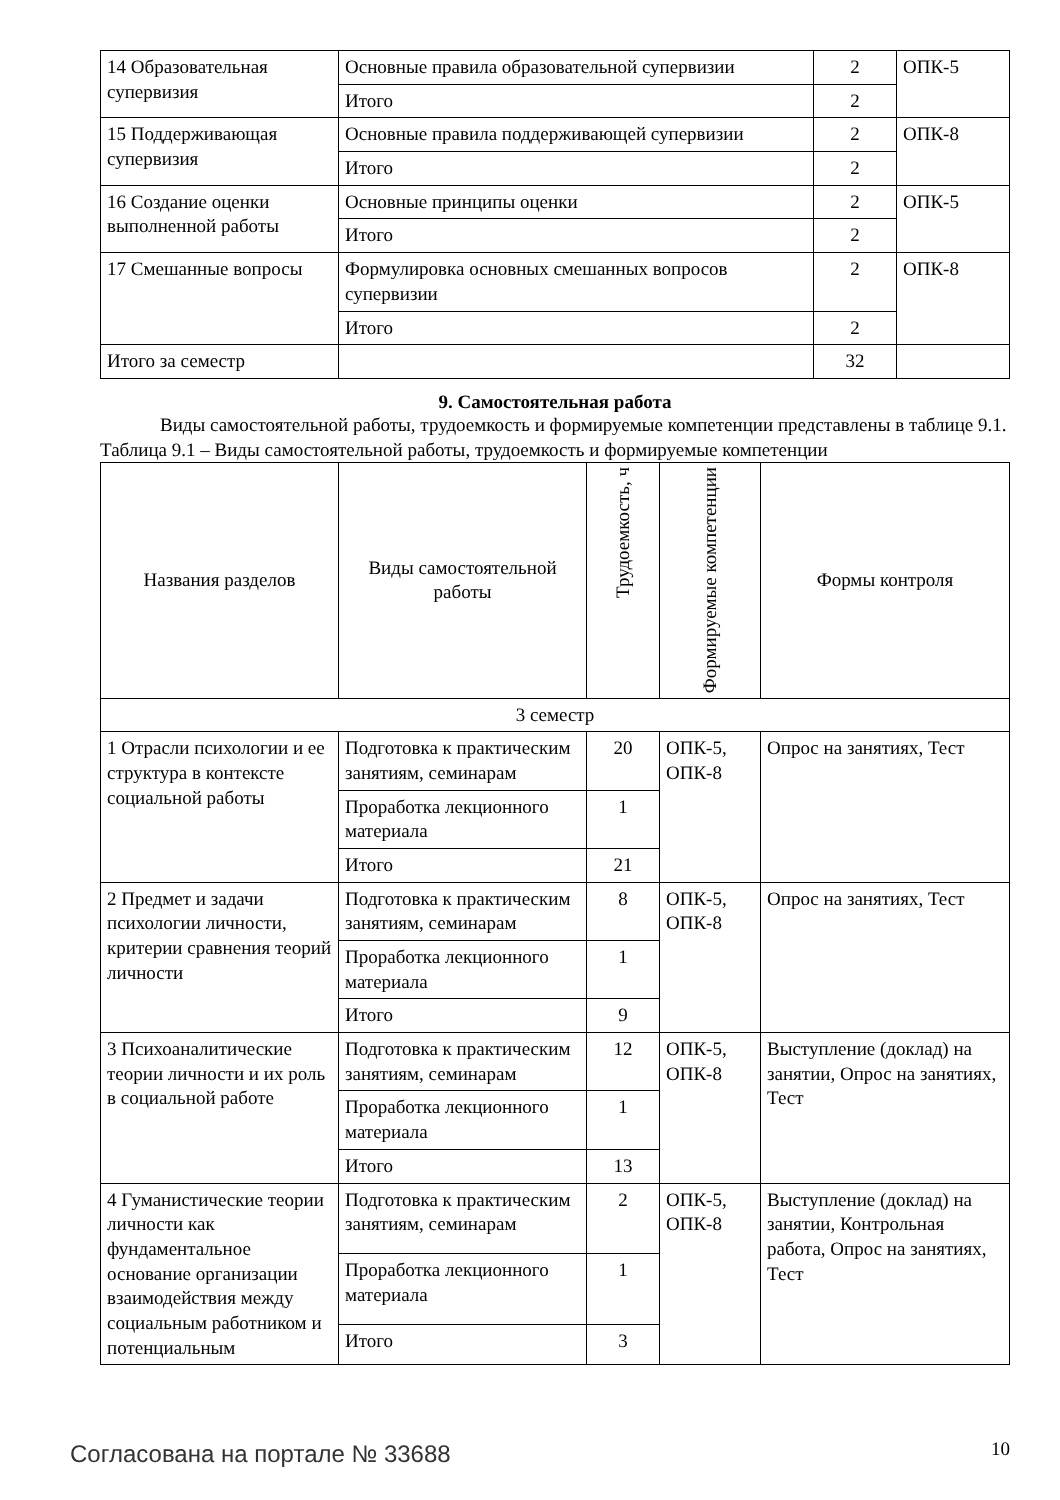| 14 Образовательная супервизия | Основные правила образовательной супервизии | 2 | ОПК-5 |
| | Итого | 2 | |
| 15 Поддерживающая супервизия | Основные правила поддерживающей супервизии | 2 | ОПК-8 |
| | Итого | 2 | |
| 16 Создание оценки выполненной работы | Основные принципы оценки | 2 | ОПК-5 |
| | Итого | 2 | |
| 17 Смешанные вопросы | Формулировка основных смешанных вопросов супервизии | 2 | ОПК-8 |
| | Итого | 2 | |
| Итого за семестр | | 32 | |
9. Самостоятельная работа
Виды самостоятельной работы, трудоемкость и формируемые компетенции представлены в таблице 9.1.
Таблица 9.1 – Виды самостоятельной работы, трудоемкость и формируемые компетенции
| Названия разделов | Виды самостоятельной работы | Трудоемкость, ч | Формируемые компетенции | Формы контроля |
| --- | --- | --- | --- | --- |
| 3 семестр | | | | |
| 1 Отрасли психологии и ее структура в контексте социальной работы | Подготовка к практическим занятиям, семинарам | 20 | ОПК-5, ОПК-8 | Опрос на занятиях, Тест |
| | Проработка лекционного материала | 1 | | |
| | Итого | 21 | | |
| 2 Предмет и задачи психологии личности, критерии сравнения теорий личности | Подготовка к практическим занятиям, семинарам | 8 | ОПК-5, ОПК-8 | Опрос на занятиях, Тест |
| | Проработка лекционного материала | 1 | | |
| | Итого | 9 | | |
| 3 Психоаналитические теории личности и их роль в социальной работе | Подготовка к практическим занятиям, семинарам | 12 | ОПК-5, ОПК-8 | Выступление (доклад) на занятии, Опрос на занятиях, Тест |
| | Проработка лекционного материала | 1 | | |
| | Итого | 13 | | |
| 4 Гуманистические теории личности как фундаментальное основание организации взаимодействия между социальным работником и потенциальным | Подготовка к практическим занятиям, семинарам | 2 | ОПК-5, ОПК-8 | Выступление (доклад) на занятии, Контрольная работа, Опрос на занятиях, Тест |
| | Проработка лекционного материала | 1 | | |
| | Итого | 3 | | |
Согласована на портале № 33688 10